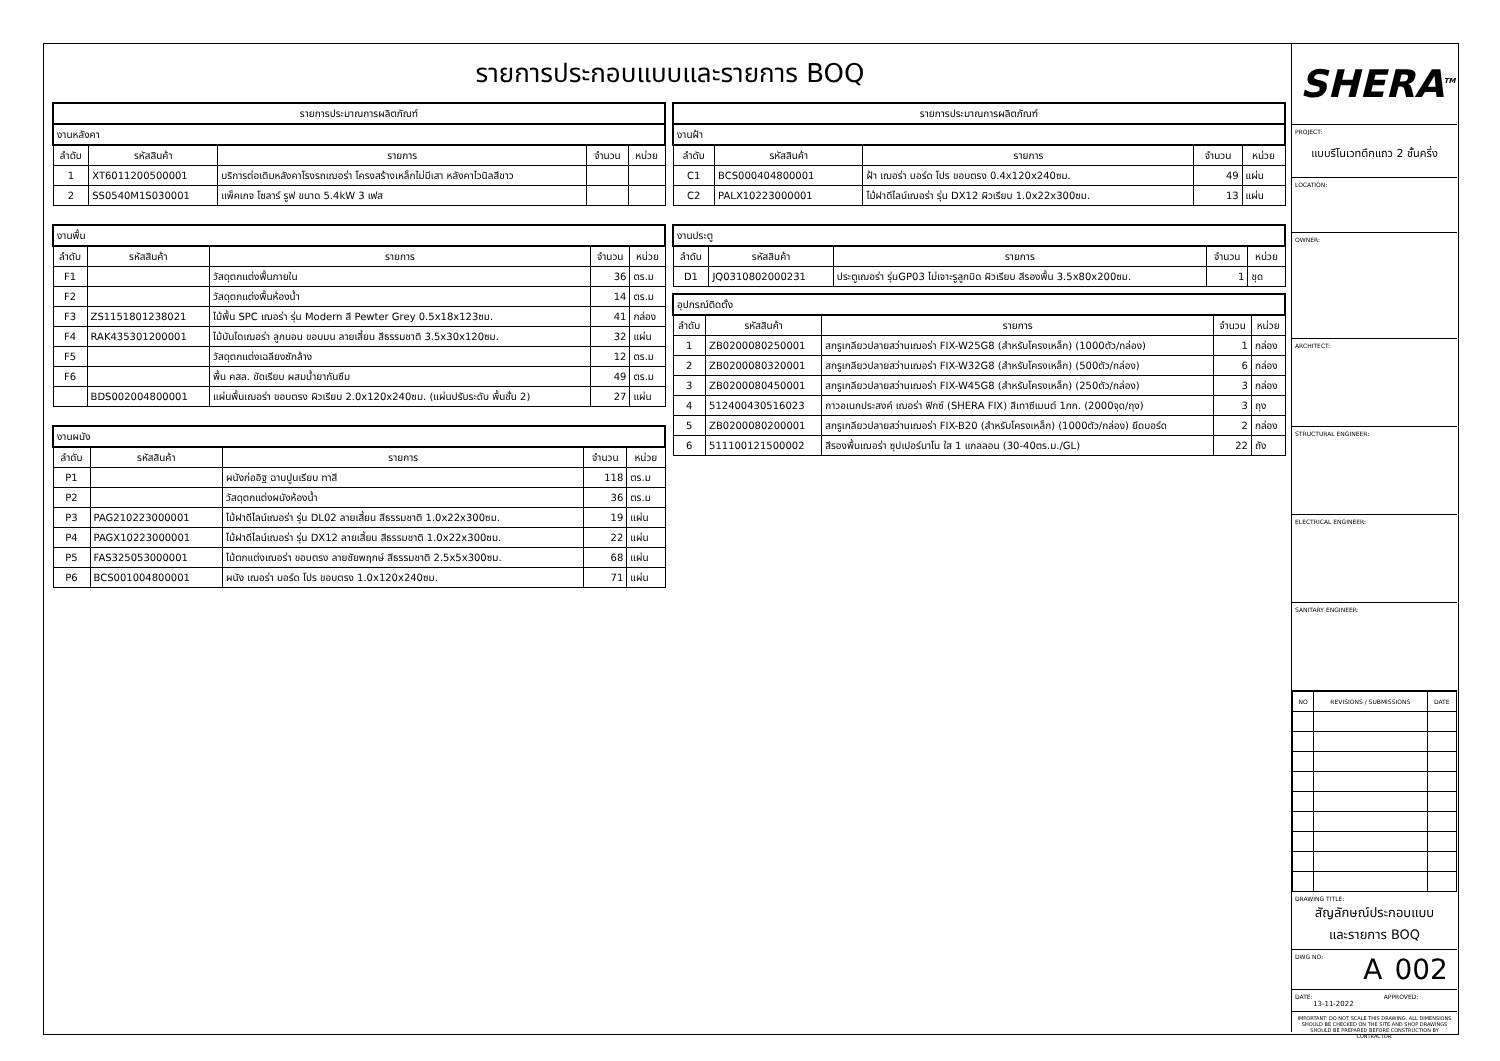รายการประกอบแบบและรายการ BOQ
| รายการประมาณการผลิตภัณฑ์ | | | | |
| --- | --- | --- | --- | --- |
| งานหลังคา | | | | |
| ลำดับ | รหัสสินค้า | รายการ | จำนวน | หน่วย |
| 1 | XT6011200500001 | บริการต่อเติมหลังคาโรงรถเฌอร่า โครงสร้างเหล็กไม่มีเสา หลังคาไวนิลสีขาว | | |
| 2 | SS0540M1S030001 | แพ็คเกจ โซลาร์ รูฟ ขนาด 5.4kW 3 เฟส | | |
| งานพื้น | | | | |
| ลำดับ | รหัสสินค้า | รายการ | จำนวน | หน่วย |
| F1 | | วัสดุตกแต่งพื้นภายใน | 36 | ตร.ม |
| F2 | | วัสดุตกแต่งพื้นห้องน้ำ | 14 | ตร.ม |
| F3 | ZS1151801238021 | ไม้พื้น SPC เฌอร่า รุ่น Modern สี Pewter Grey 0.5x18x123ซม. | 41 | กล่อง |
| F4 | RAK435301200001 | ไม้บันไดเฌอร่า ลูกนอน ขอบมน ลายเสี้ยน สีธรรมชาติ 3.5x30x120ซม. | 32 | แผ่น |
| F5 | | วัสดุตกแต่งเฉลียงซักล้าง | 12 | ตร.ม |
| F6 | | พื้น คสล. ขัดเรียบ ผสมน้ำยากันซึม | 49 | ตร.ม |
| | BDS002004800001 | แผ่นพื้นเฌอร่า ขอบตรง ผิวเรียบ 2.0x120x240ซม. (แผ่นปรับระดับ พื้นชั้น 2) | 27 | แผ่น |
| งานผนัง | | | | |
| ลำดับ | รหัสสินค้า | รายการ | จำนวน | หน่วย |
| P1 | | ผนังก่ออิฐ ฉาบปูนเรียบ ทาสี | 118 | ตร.ม |
| P2 | | วัสดุตกแต่งผนังห้องน้ำ | 36 | ตร.ม |
| P3 | PAG210223000001 | ไม้ฝาดีไลน์เฌอร่า รุ่น DL02 ลายเสี้ยน สีธรรมชาติ 1.0x22x300ซม. | 19 | แผ่น |
| P4 | PAGX10223000001 | ไม้ฝาดีไลน์เฌอร่า รุ่น DX12 ลายเสี้ยน สีธรรมชาติ 1.0x22x300ซม. | 22 | แผ่น |
| P5 | FAS325053000001 | ไม้ตกแต่งเฌอร่า ขอบตรง ลายชัยพฤกษ์ สีธรรมชาติ 2.5x5x300ซม. | 68 | แผ่น |
| P6 | BCS001004800001 | ผนัง เฌอร่า บอร์ด โปร ขอบตรง 1.0x120x240ซม. | 71 | แผ่น |
| รายการประมาณการผลิตภัณฑ์ | | | | |
| --- | --- | --- | --- | --- |
| งานฝ้า | | | | |
| ลำดับ | รหัสสินค้า | รายการ | จำนวน | หน่วย |
| C1 | BCS000404800001 | ฝ้า เฌอร่า บอร์ด โปร ขอบตรง 0.4x120x240ซม. | 49 | แผ่น |
| C2 | PALX10223000001 | ไม้ฝาดีไลน์เฌอร่า รุ่น DX12 ผิวเรียบ 1.0x22x300ซม. | 13 | แผ่น |
| งานประตู | | | | |
| ลำดับ | รหัสสินค้า | รายการ | จำนวน | หน่วย |
| D1 | JQ0310802000231 | ประตูเฌอร่า รุ่นGP03 ไม่เจาะรูลูกบิด ผิวเรียบ สีรองพื้น 3.5x80x200ซม. | 1 | ชุด |
| อุปกรณ์ติดตั้ง | | | | |
| ลำดับ | รหัสสินค้า | รายการ | จำนวน | หน่วย |
| 1 | ZB0200080250001 | สกรูเกลียวปลายสว่านเฌอร่า FIX-W25G8 (สำหรับโครงเหล็ก) (1000ตัว/กล่อง) | 1 | กล่อง |
| 2 | ZB0200080320001 | สกรูเกลียวปลายสว่านเฌอร่า FIX-W32G8 (สำหรับโครงเหล็ก) (500ตัว/กล่อง) | 6 | กล่อง |
| 3 | ZB0200080450001 | สกรูเกลียวปลายสว่านเฌอร่า FIX-W45G8 (สำหรับโครงเหล็ก) (250ตัว/กล่อง) | 3 | กล่อง |
| 4 | 512400430516023 | กาวอเนกประสงค์ เฌอร่า ฟิกซ์ (SHERA FIX) สีเทาซีเมนต์ 1กก. (2000จุด/ถุง) | 3 | ถุง |
| 5 | ZB0200080200001 | สกรูเกลียวปลายสว่านเฌอร่า FIX-B20 (สำหรับโครงเหล็ก) (1000ตัว/กล่อง) ยึดบอร์ด | 2 | กล่อง |
| 6 | 511100121500002 | สีรองพื้นเฌอร่า ซุปเปอร์นาโน ใส 1 แกลลอน (30-40ตร.ม./GL) | 22 | ถัง |
SHERA<sup>TM</sup>
PROJECT:
แบบรีโนเวทตึกแถว 2 ชั้นครึ่ง
LOCATION:
OWNER:
ARCHITECT:
STRUCTURAL ENGINEER:
ELECTRICAL ENGINEER:
SANITARY ENGINEER:
| NO | REVISIONS / SUBMISSIONS | DATE |
DRAWING TITLE:
สัญลักษณ์ประกอบแบบ
และรายการ BOQ
DWG NO: A 002
DATE:
13-11-2022
APPROVED:
IMPORTANT: DO NOT SCALE THIS DRAWING. ALL DIMENSIONS SHOULD BE CHECKED ON THE SITE AND SHOP DRAWINGS SHOULD BE PREPARED BEFORE CONSTRUCTION BY CONTRACTOR.